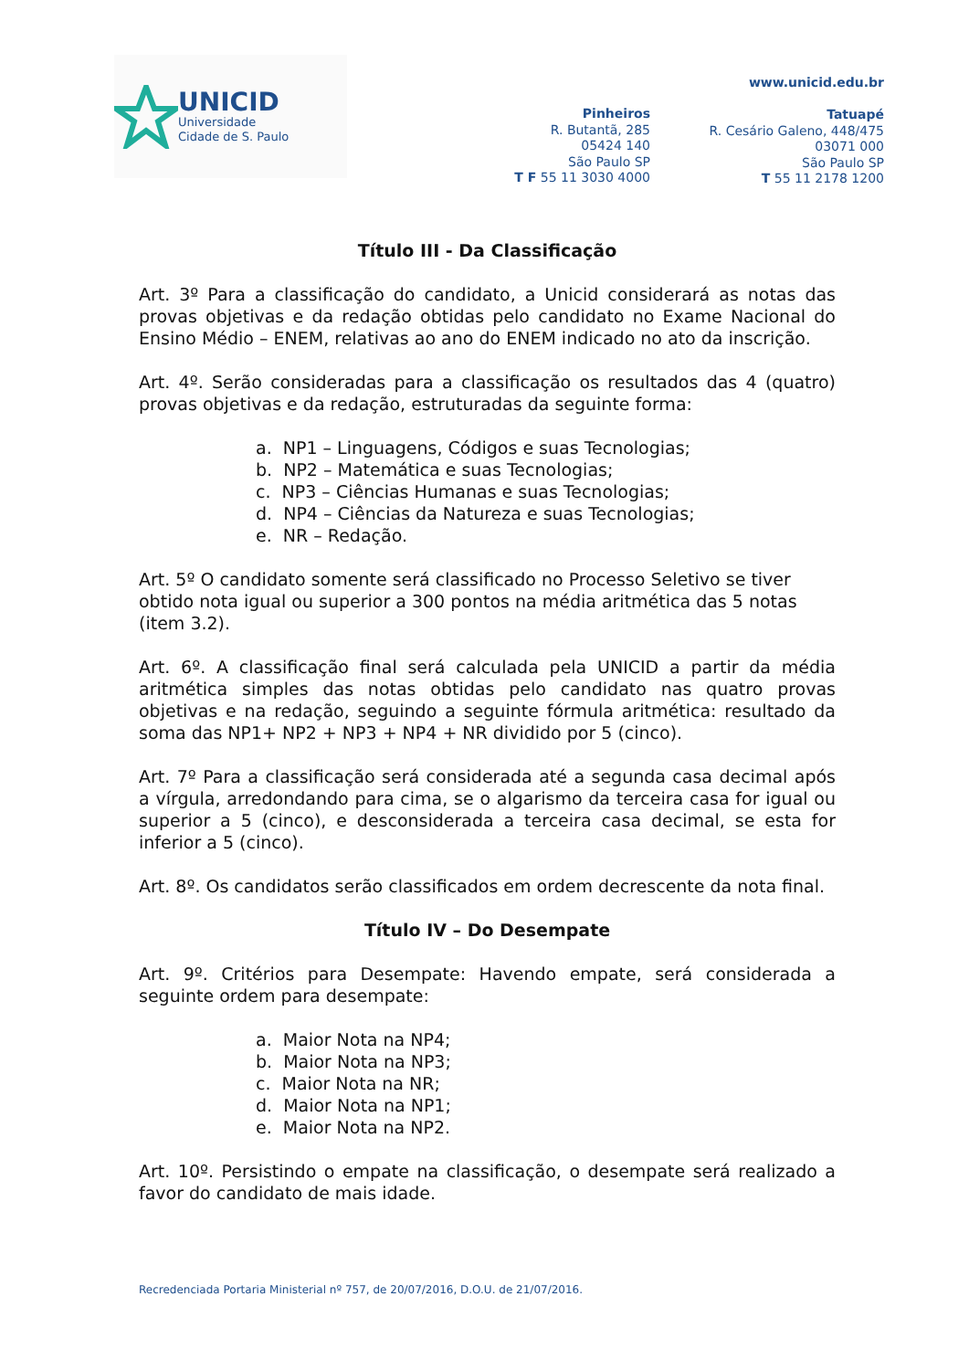UNICID
Universidade
Cidade de S. Paulo
Pinheiros
R. Butantã, 285
05424 140
São Paulo SP
T F 55 11 3030 4000
www.unicid.edu.br
Tatuapé
R. Cesário Galeno, 448/475
03071 000
São Paulo SP
T 55 11 2178 1200
Título III - Da Classificação
Art. 3º Para a classificação do candidato, a Unicid considerará as notas das provas objetivas e da redação obtidas pelo candidato no Exame Nacional do Ensino Médio – ENEM, relativas ao ano do ENEM indicado no ato da inscrição.
Art. 4º. Serão consideradas para a classificação os resultados das 4 (quatro) provas objetivas e da redação, estruturadas da seguinte forma:
a. NP1 – Linguagens, Códigos e suas Tecnologias;
b. NP2 – Matemática e suas Tecnologias;
c. NP3 – Ciências Humanas e suas Tecnologias;
d. NP4 – Ciências da Natureza e suas Tecnologias;
e. NR – Redação.
Art. 5º O candidato somente será classificado no Processo Seletivo se tiver obtido nota igual ou superior a 300 pontos na média aritmética das 5 notas (item 3.2).
Art. 6º. A classificação final será calculada pela UNICID a partir da média aritmética simples das notas obtidas pelo candidato nas quatro provas objetivas e na redação, seguindo a seguinte fórmula aritmética: resultado da soma das NP1+ NP2 + NP3 + NP4 + NR dividido por 5 (cinco).
Art. 7º Para a classificação será considerada até a segunda casa decimal após a vírgula, arredondando para cima, se o algarismo da terceira casa for igual ou superior a 5 (cinco), e desconsiderada a terceira casa decimal, se esta for inferior a 5 (cinco).
Art. 8º. Os candidatos serão classificados em ordem decrescente da nota final.
Título IV – Do Desempate
Art. 9º. Critérios para Desempate: Havendo empate, será considerada a seguinte ordem para desempate:
a. Maior Nota na NP4;
b. Maior Nota na NP3;
c. Maior Nota na NR;
d. Maior Nota na NP1;
e. Maior Nota na NP2.
Art. 10º. Persistindo o empate na classificação, o desempate será realizado a favor do candidato de mais idade.
Recredenciada Portaria Ministerial nº 757, de 20/07/2016, D.O.U. de 21/07/2016.